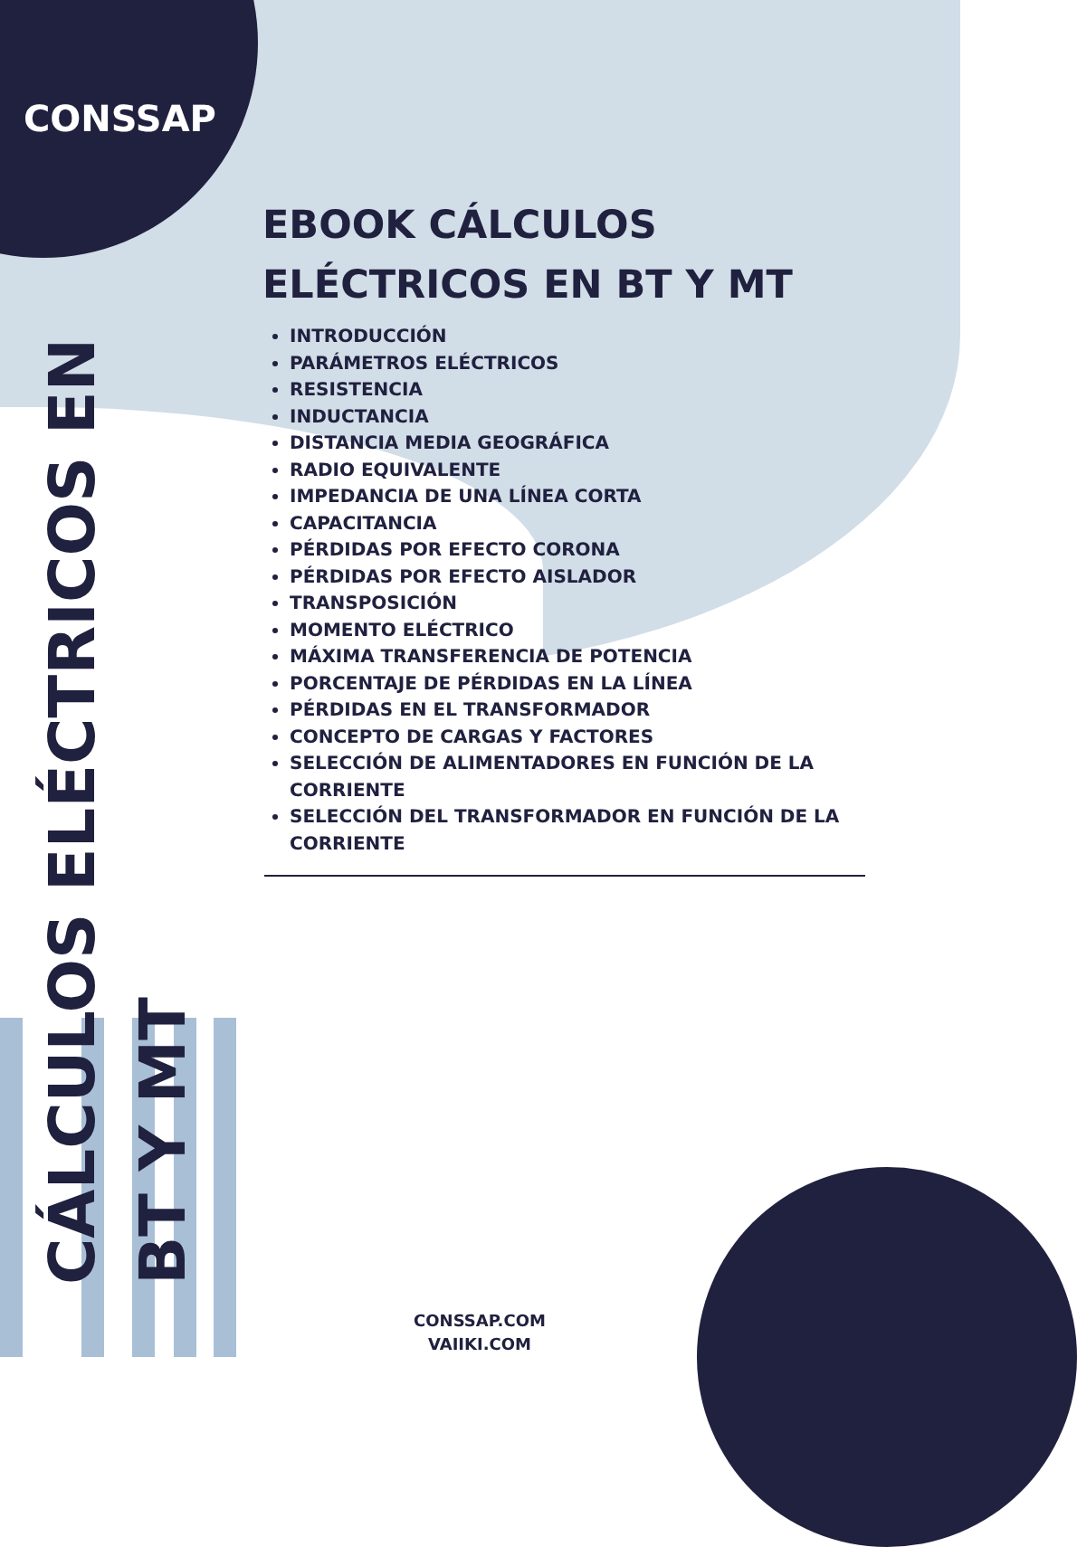CONSSAP
CÁLCULOS ELÉCTRICOS EN
BT Y MT
EBOOK CÁLCULOS ELÉCTRICOS EN BT Y MT
INTRODUCCIÓN
PARÁMETROS ELÉCTRICOS
RESISTENCIA
INDUCTANCIA
DISTANCIA MEDIA GEOGRÁFICA
RADIO EQUIVALENTE
IMPEDANCIA DE UNA LÍNEA CORTA
CAPACITANCIA
PÉRDIDAS POR EFECTO CORONA
PÉRDIDAS POR EFECTO AISLADOR
TRANSPOSICIÓN
MOMENTO ELÉCTRICO
MÁXIMA TRANSFERENCIA DE POTENCIA
PORCENTAJE DE PÉRDIDAS EN LA LÍNEA
PÉRDIDAS EN EL TRANSFORMADOR
CONCEPTO DE CARGAS Y FACTORES
SELECCIÓN DE ALIMENTADORES EN FUNCIÓN DE LA CORRIENTE
SELECCIÓN DEL TRANSFORMADOR EN FUNCIÓN DE LA CORRIENTE
CONSSAP.COM
VAIIKI.COM